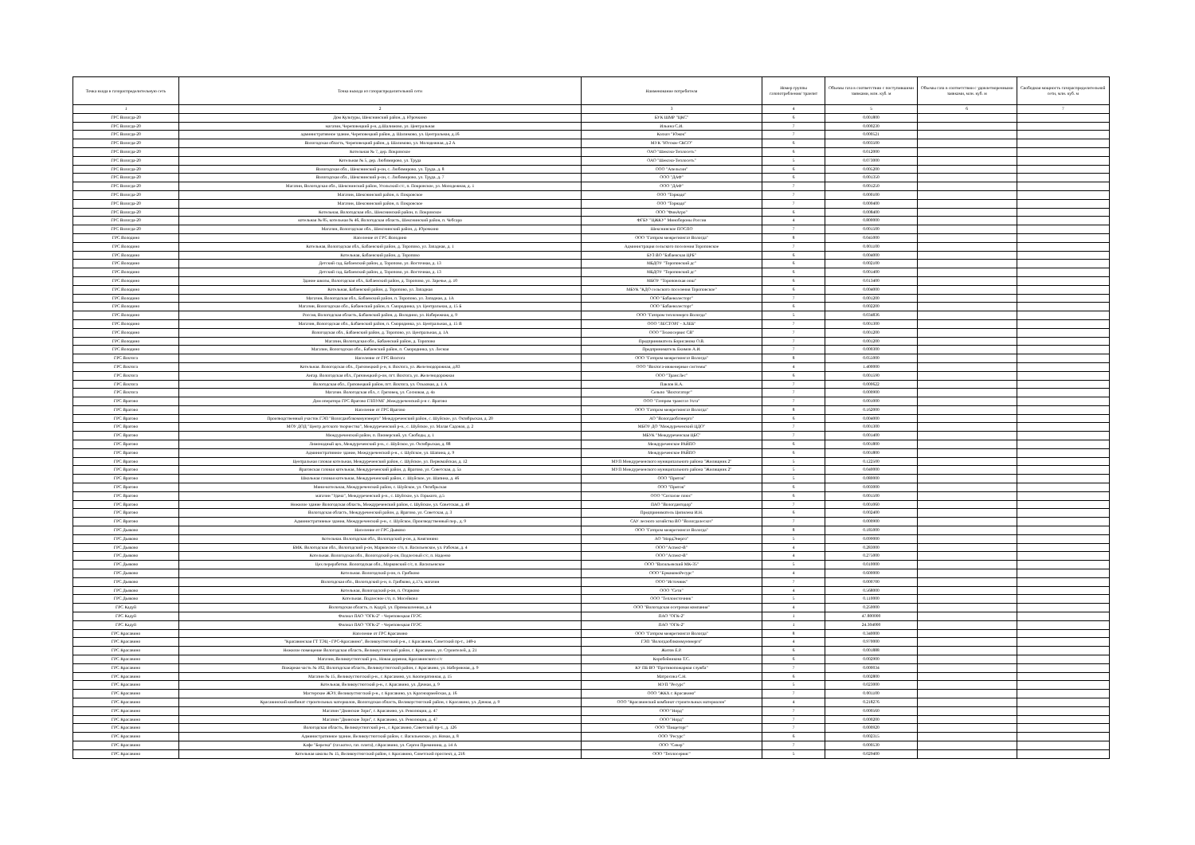| Точка входа в газораспределительную сеть | Точка выхода из газораспределительной сети | Наименование потребителя | Номер группы газопотребления/ транзит | Объемы газа в соответствии с поступившими заявками, млн. куб. м | Объемы газа в соответствии с удовлетворенными заявками, млн. куб. м | Свободная мощность газораспределительной сети, млн. куб. м |
| --- | --- | --- | --- | --- | --- | --- |
| 1 | 2 | 3 | 4 | 5 | 6 | 7 |
| ГРС Вологда-20 | Дом Культуры, Шекснинский район, д. Юрочкино | БУК ШМР "ЦКС" | 6 | 0.001800 | | |
| ГРС Вологда-20 | магазин, Череповецкий р-н, д.Шалимово, ул. Центральная | Ильина С.И. | 7 | 0.000230 | | |
| ГРС Вологда-20 | административное здание, Череповецкий район, д. Шалимово, ул. Центральная, д.16 | Колхоз "Южок" | 7 | 0.000521 | | |
| ГРС Вологда-20 | Вологодская область, Череповецкий район, д. Шалимово, ул. Молодежная, д.2 А | МУК "Югское СКСО" | 6 | 0.003500 | | |
| ГРС Вологда-20 | Котельная № 7, дер. Покровское | ОАО "Шексна-Теплосеть" | 6 | 0.012000 | | |
| ГРС Вологда-20 | Котельная № 5, дер. Любомирово, ул. Труда | ОАО "Шексна-Теплосеть" | 5 | 0.073000 | | |
| ГРС Вологда-20 | Вологодская обл., Шекснинский р-он, с. Любомирово, ул. Труда, д. 8 | ООО "Апельсин" | 6 | 0.005200 | | |
| ГРС Вологда-20 | Вологодская обл., Шекснинский р-он, с. Любомирово, ул. Труда, д. 7 | ООО "ДАФ" | 6 | 0.001350 | | |
| ГРС Вологда-20 | Магазин, Вологодская обл., Шекснинский район, Угольский с/с, п. Покровское, ул. Молодежная, д. 1 | ООО "ДАФ" | 7 | 0.001250 | | |
| ГРС Вологда-20 | Магазин, Шекснинский район, п. Покровское | ООО "Торнадо" | 7 | 0.000100 | | |
| ГРС Вологда-20 | Магазин, Шекснинский район, п. Покровское | ООО "Торнадо" | 7 | 0.000400 | | |
| ГРС Вологда-20 | Котельная, Вологодская обл., Шекснинский район, п. Покровское | ООО "ФинАгро" | 6 | 0.008400 | | |
| ГРС Вологда-20 | котельная № 85, котельная № 46, Вологодская область, Шекснинский район, п. Чебсара | ФГБУ "ЦЖКУ" Минобороны России | 4 | 0.800000 | | |
| ГРС Вологда-20 | Магазин, Вологодская обл., Шекснинский район, д. Юрочкино | Шекснинское ПОСПО | 7 | 0.001500 | | |
| ГРС Володино | Население от ГРС Володино | ООО "Газпром межрегионгаз Вологда" | 8 | 0.045000 | | |
| ГРС Володино | Котельная, Вологодская обл., Бабаевский район, д. Торопово, ул. Западная, д. 1 | Администрация сельского поселения Тороповское | 7 | 0.001100 | | |
| ГРС Володино | Котельная, Бабаевский район, д. Торопово | БУЗ ВО "Бабаевская ЦРБ" | 6 | 0.004000 | | |
| ГРС Володино | Детский сад, Бабаевский район, д. Торопово, ул. Восточная, д. 13 | МБДОУ "Тороповский дс" | 6 | 0.002100 | | |
| ГРС Володино | Детский сад, Бабаевский район, д. Торопово, ул. Восточная, д. 13 | МБДОУ "Тороповский дс" | 6 | 0.001400 | | |
| ГРС Володино | Здание школы, Вологодская обл., Бабаевский район, д. Торопово, ул. Заречье, д. 10 | МБОУ "Тороповская оош" | 6 | 0.013400 | | |
| ГРС Володино | Котельная, Бабаевский район, д. Торопово, ул. Западная | МБУК "КДО сельского поселения Тороповское" | 6 | 0.004000 | | |
| ГРС Володино | Магазин, Вологодская обл., Бабаевский район, п. Торопово, ул. Западная, д. 1А | ООО "Бабаеволесторг" | 7 | 0.001200 | | |
| ГРС Володино | Магазин, Вологодская обл., Бабаевский район, п. Смородинка, ул. Центральная, д. 15 Б | ООО "Бабаеволесторг" | 6 | 0.002200 | | |
| ГРС Володино | Россия, Вологодская область, Бабаевский район, д. Володино, ул. Набережная, д. 9 | ООО "Газпром теплоэнерго Вологда" | 5 | 0.034836 | | |
| ГРС Володино | Магазин, Вологодская обл., Бабаевский район, п. Смородинка, ул. Центральная, д. 15 В | ООО "ЛЕСТОРГ - ХЛЕБ" | 7 | 0.001300 | | |
| ГРС Володино | Вологодская обл., Бабаевский район, д. Торопово, ул. Центральная, д. 1А | ООО "Техносервис СВ" | 7 | 0.001200 | | |
| ГРС Володино | Магазин, Вологодская обл., Бабаевский район, д. Торопово | Предприниматель Борисанова О.В. | 7 | 0.001200 | | |
| ГРС Володино | Магазин, Вологодская обл., Бабаевский район, п. Смородинка, ул. Лесная | Предприниматель Екимов А.И. | 7 | 0.000300 | | |
| ГРС Вохтога | Население от ГРС Вохтога | ООО "Газпром межрегионгаз Вологда" | 8 | 0.055000 | | |
| ГРС Вохтога | Котельная. Вологодская обл., Грязовецкий р-н, п. Вохтога, ул. Железнодорожная, д.83 | ООО "Вохтога-инженерные системы" | 4 | 1.400000 | | |
| ГРС Вохтога | Ангар. Вологодская обл., Грязовецкий р-он, пгт. Вохтога, ул. Железнодорожная | ООО "ТрансЛес" | 6 | 0.001590 | | |
| ГРС Вохтога | Вологодская обл., Грязовецкий район, пгт. Вохтога, ул. Ольховая, д. 1 А | Павлов Н.А. | 7 | 0.000622 | | |
| ГРС Вохтога | Магазин. Вологодская обл., г. Грязовец, ул. Сосновая, д. 4а | Сельпо "Вохтогаторг" | 7 | 0.000900 | | |
| ГРС Врагово | Дом оператора ГРС Врагово ГЛПУМГ ,Междуреченский р-н с. Врагово | ООО "Газпром трансгаз Ухта" | 7 | 0.001000 | | |
| ГРС Врагово | Население от ГРС Врагово | ООО "Газпром межрегионгаз Вологда" | 8 | 0.162000 | | |
| ГРС Врагово | Производственный участок ГЭП "Вологдаоблкоммунэнерго" Междуреченский район, с. Шуйское, ул. Октябрьская, д. 20 | АО "Вологдаоблэнерго" | 6 | 0.004000 | | |
| ГРС Врагово | МОУ ДОД "Центр детского творчества", Междуреченский р-н., с. Шуйское, ул. Малая Садовая, д. 2 | МБОУ ДО "Междуреченский ЦДО" | 7 | 0.001300 | | |
| ГРС Врагово | Междуреченский район, п. Пионерский, ул. Свободы, д. 1 | МБУК "Междуреченская ЦБС" | 7 | 0.001400 | | |
| ГРС Врагово | Лимонадный цех, Междуреченский р-н., с. Шуйское, ул. Октябрьская, д. 88 | Междуреченское РАЙПО | 6 | 0.001800 | | |
| ГРС Врагово | Административное здание, Междуреченский р-н., с. Шуйское, ул. Шапина, д. 9 | Междуреченское РАЙПО | 6 | 0.001800 | | |
| ГРС Врагово | Центральная газовая котельная, Междуреченский район, с. Шуйское, ул. Первомайская, д. 12 | МУП Междуреченского муниципального района "Жилищник 2" | 5 | 0.122500 | | |
| ГРС Врагово | Враговская газовая котельная, Междуреченский район, д. Врагово, ул. Советская, д. 5а | МУП Междуреченского муниципального района "Жилищник 2" | 5 | 0.040000 | | |
| ГРС Врагово | Школьная газовая котельная, Междуреченский район, с. Шуйское, ул. Шапина, д. 46 | ООО "Приток" | 5 | 0.080000 | | |
| ГРС Врагово | Мини-котельная, Междуреченский район, с. Шуйское, ул. Октябрьская | ООО "Приток" | 6 | 0.003000 | | |
| ГРС Врагово | магазин "Удача", Междуреченский р-н., с. Шуйское, ул. Горького, д.5 | ООО "Согласие плюс" | 6 | 0.001500 | | |
| ГРС Врагово | Нежилое здание Вологодская область, Междуреченский район, с. Шуйское, ул. Советская, д. 49 | ПАО "Вологдавтодор" | 7 | 0.001060 | | |
| ГРС Врагово | Вологодская область, Междуреченский район, д. Врагово, ул. Советская, д. 3 | Предприниматель Ципилева И.Н. | 6 | 0.002400 | | |
| ГРС Врагово | Административные здания, Междуреченский р-н., с. Шуйское, Производственный пер., д. 9 | САУ лесного хозяйства ВО "Вологдалесхоз" | 7 | 0.000900 | | |
| ГРС Дьяково | Население от ГРС Дьяково | ООО "Газпром межрегионгаз Вологда" | 8 | 0.185000 | | |
| ГРС Дьяково | Котельная. Вологодская обл., Вологодский р-он, д. Княгинино | АО "НордЭнерго" | 5 | 0.099000 | | |
| ГРС Дьяково | БМК. Вологодская обл., Вологодский р-он, Марковское с/п, п. Васильевское, ул. Рабочая, д. 4 | ООО "Аспект-В" | 4 | 0.283000 | | |
| ГРС Дьяково | Котельная. Вологодская обл., Вологодский р-он, Подлесный с/с, п. Надеево | ООО "Аспект-В" | 4 | 0.275000 | | |
| ГРС Дьяково | Цех переработки. Вологодская обл., Марковский с/с, п. Васильевское | ООО "Васильевский МК-35" | 5 | 0.010000 | | |
| ГРС Дьяково | Котельная. Вологодский р-он, п. Грибково | ООО "ЕрмаковоРесурс" | 4 | 0.600000 | | |
| ГРС Дьяково | Вологодская обл., Вологодский р-н, п. Грибково, д.17а, магазин | ООО "Источник" | 7 | 0.000700 | | |
| ГРС Дьяково | Котельная, Вологодский р-он, п. Огарково | ООО "Сети" | 4 | 0.568000 | | |
| ГРС Дьяково | Котельная. Подлесное с/п, п. Мосейково | ООО "Теплоисточник" | 5 | 0.110000 | | |
| ГРС Кадуй | Вологодская область, п. Кадуй, ул. Промышленная, д.4 | ООО "Вологодская осетровая компания" | 4 | 0.250000 | | |
| ГРС Кадуй | Филиал ПАО "ОГК-2" - Череповецкая ГРЭС | ПАО "ОГК-2" | 1 | 47.800000 | | |
| ГРС Кадуй | Филиал ПАО "ОГК-2" - Череповецкая ГРЭС | ПАО "ОГК-2" | 1 | 24.304000 | | |
| ГРС Красавино | Население от ГРС Красавино | ООО "Газпром межрегионгаз Вологда" | 8 | 0.340000 | | |
| ГРС Красавино | "Красавинская ГТ ТЭЦ - ГРС-Красавино", Великоустюгский р-н., г. Красавино, Советский пр-т., 148-а | ГЭП "Вологдаоблкоммунэнерго" | 4 | 0.970000 | | |
| ГРС Красавино | Нежилое помещение Вологодская область, Великоустюгский район, г. Красавино, ул. Строителей, д. 21 | Житов Е.Р. | 6 | 0.001888 | | |
| ГРС Красавино | Магазин, Великоустюгский р-н., Новая деревня, Красавинского с/с | Коробейникова Т.С. | 6 | 0.002900 | | |
| ГРС Красавино | Пожарная часть № 102, Вологодская область, Великоустюгский район, г. Красавино, ул. Набережная, д. 9 | КУ ПБ ВО "Противопожарная служба" | 7 | 0.000034 | | |
| ГРС Красавино | Магазин № 15, Великоустюгский р-н., г. Красавино, ул. Кооперативная, д. 15 | Матросова С.Н. | 6 | 0.002800 | | |
| ГРС Красавино | Котельная, Великоустюгский р-н., г. Красавино, ул. Дачная, д. 9 | МУП "Ресурс" | 5 | 0.023000 | | |
| ГРС Красавино | Мастерские ЖЭУ, Великоустюгский р-н., г. Красавино, ул. Красноармейская, д. 16 | ООО "ЖКХ г. Красавино" | 7 | 0.001100 | | |
| ГРС Красавино | Красавинский комбинат строительных материалов, Вологодская область, Великоустюгский район, г. Красавино, ул. Дачная, д. 9 | ООО "Красавинский комбинат строительных материалов" | 4 | 0.218276 | | |
| ГРС Красавино | Магазин "Двинские Зори", г. Красавино, ул. Революции, д. 47 | ООО "Норд" | 7 | 0.000560 | | |
| ГРС Красавино | Магазин "Двинские Зори", г. Красавино, ул. Революции, д. 47 | ООО "Норд" | 7 | 0.000200 | | |
| ГРС Красавино | Вологодская область, Великоустюгский р-н., г. Красавино, Советский пр-т., д. 126 | ООО "Пищеторг" | 7 | 0.000920 | | |
| ГРС Красавино | Административное здание, Великоустюгский район, с. Васильевское, ул. Новая, д. 8 | ООО "Ресурс" | 6 | 0.002315 | | |
| ГРС Красавино | Кафе "Березка" (газ.котел, газ. плита), г.Красавино, ул. Сергея Преминина, д. 14 А | ООО "Север" | 7 | 0.000530 | | |
| ГРС Красавино | Котельная школы № 15, Великоустюгский район, г. Красавино, Советский проспект, д. 216 | ООО "Теплосервис" | 5 | 0.029400 | | |